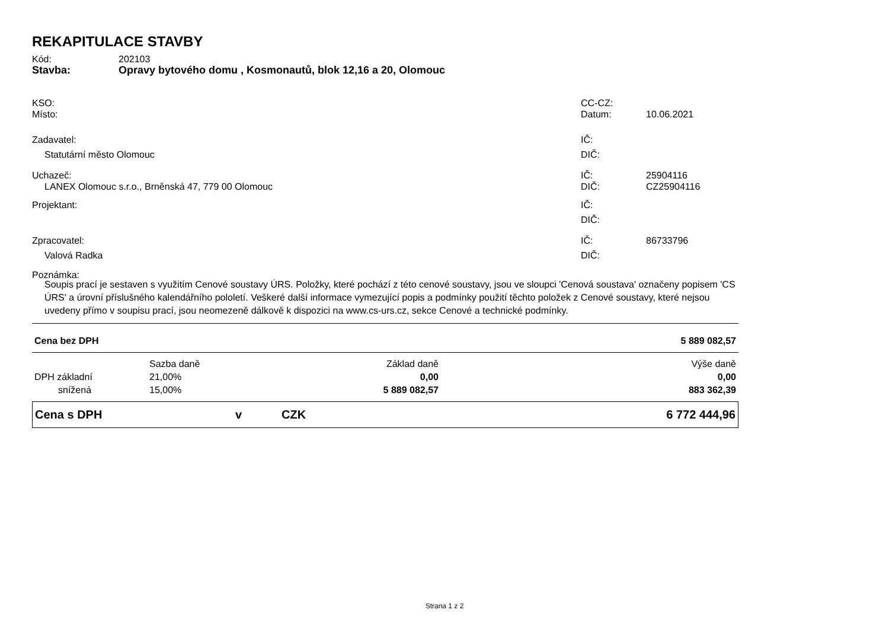REKAPITULACE STAVBY
Kód: 202103
Stavba: Opravy bytového domu , Kosmonautů, blok 12,16 a 20, Olomouc
KSO: CC-CZ:
Místo: Datum: 10.06.2021
Zadavatel: IČ:
Statutární město Olomouc DIČ:
Uchazeč: IČ: 25904116
LANEX Olomouc s.r.o., Brněnská 47, 779 00 Olomouc DIČ: CZ25904116
Projektant: IČ:
DIČ:
Zpracovatel: IČ: 86733796
Valová Radka DIČ:
Poznámka:
Soupis prací je sestaven s využitím Cenové soustavy ÚRS. Položky, které pochází z této cenové soustavy, jsou ve sloupci 'Cenová soustava' označeny popisem 'CS ÚRS' a úrovní příslušného kalendářního pololetí. Veškeré další informace vymezující popis a podmínky použití těchto položek z Cenové soustavy, které nejsou uvedeny přímo v soupisu prací, jsou neomezeně dálkově k dispozici na www.cs-urs.cz, sekce Cenové a technické podmínky.
| Cena bez DPH | | | 5 889 082,57 |
| | Sazba daně | Základ daně | Výše daně |
| DPH základní | 21,00% | 0,00 | 0,00 |
| snížená | 15,00% | 5 889 082,57 | 883 362,39 |
| Cena s DPH | v | CZK | 6 772 444,96 |
Strana 1 z 2